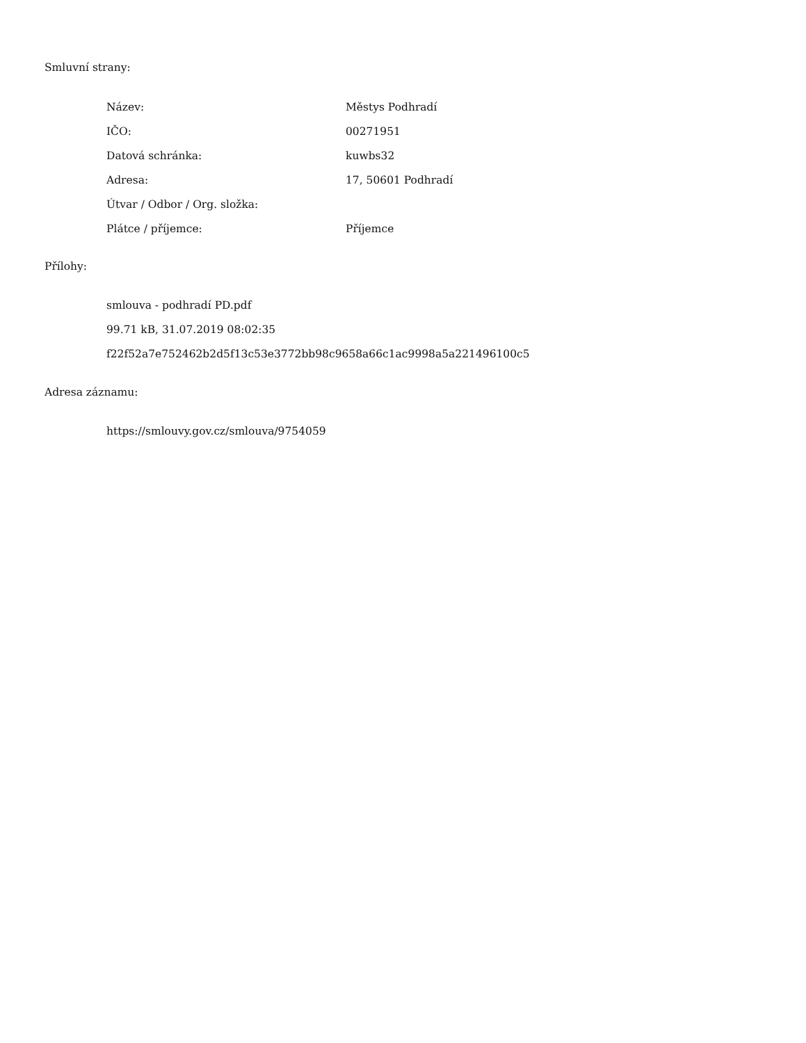Smluvní strany:
| Název: | Městys Podhradí |
| IČO: | 00271951 |
| Datová schránka: | kuwbs32 |
| Adresa: | 17, 50601 Podhradí |
| Útvar / Odbor / Org. složka: | |
| Plátce / příjemce: | Příjemce |
Přílohy:
smlouva - podhradí PD.pdf
99.71 kB, 31.07.2019 08:02:35
f22f52a7e752462b2d5f13c53e3772bb98c9658a66c1ac9998a5a221496100c5
Adresa záznamu:
https://smlouvy.gov.cz/smlouva/9754059